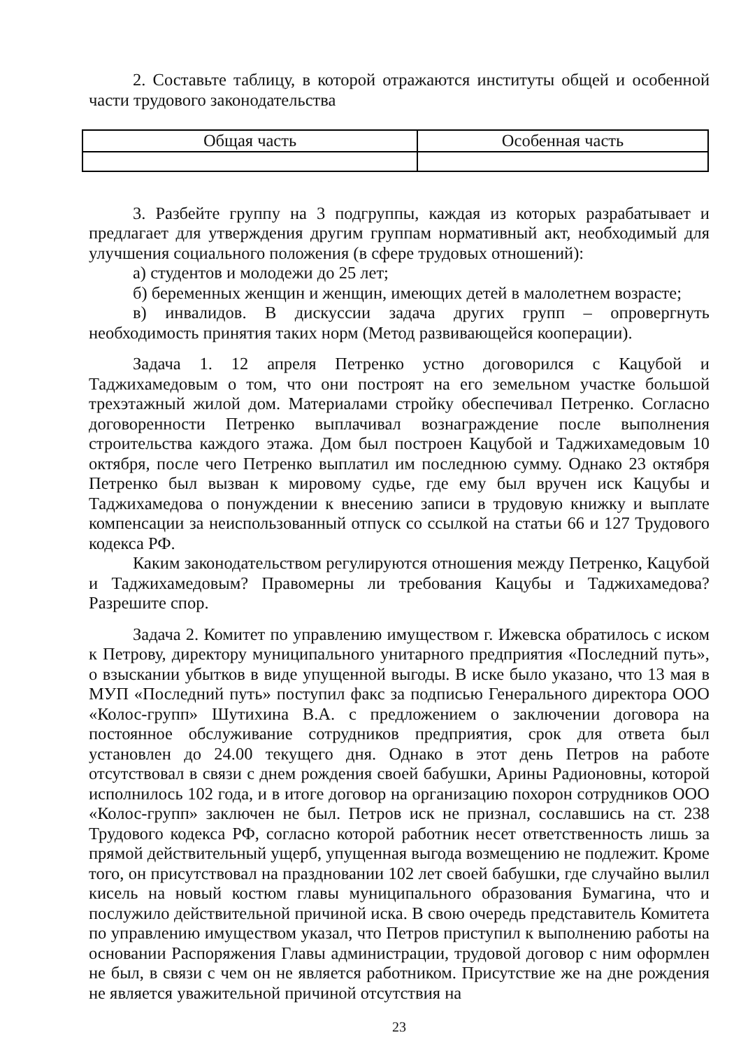2. Составьте таблицу, в которой отражаются институты общей и особенной части трудового законодательства
| Общая часть | Особенная часть |
| --- | --- |
3. Разбейте группу на 3 подгруппы, каждая из которых разрабатывает и предлагает для утверждения другим группам нормативный акт, необходимый для улучшения социального положения (в сфере трудовых отношений):
а) студентов и молодежи до 25 лет;
б) беременных женщин и женщин, имеющих детей в малолетнем возрасте;
в) инвалидов. В дискуссии задача других групп – опровергнуть необходимость принятия таких норм (Метод развивающейся кооперации).
Задача 1. 12 апреля Петренко устно договорился с Кацубой и Таджихамедовым о том, что они построят на его земельном участке большой трехэтажный жилой дом. Материалами стройку обеспечивал Петренко. Согласно договоренности Петренко выплачивал вознаграждение после выполнения строительства каждого этажа. Дом был построен Кацубой и Таджихамедовым 10 октября, после чего Петренко выплатил им последнюю сумму. Однако 23 октября Петренко был вызван к мировому судье, где ему был вручен иск Кацубы и Таджихамедова о понуждении к внесению записи в трудовую книжку и выплате компенсации за неиспользованный отпуск со ссылкой на статьи 66 и 127 Трудового кодекса РФ.
Каким законодательством регулируются отношения между Петренко, Кацубой и Таджихамедовым? Правомерны ли требования Кацубы и Таджихамедова? Разрешите спор.
Задача 2. Комитет по управлению имуществом г. Ижевска обратилось с иском к Петрову, директору муниципального унитарного предприятия «Последний путь», о взыскании убытков в виде упущенной выгоды. В иске было указано, что 13 мая в МУП «Последний путь» поступил факс за подписью Генерального директора ООО «Колос-групп» Шутихина В.А. с предложением о заключении договора на постоянное обслуживание сотрудников предприятия, срок для ответа был установлен до 24.00 текущего дня. Однако в этот день Петров на работе отсутствовал в связи с днем рождения своей бабушки, Арины Радионовны, которой исполнилось 102 года, и в итоге договор на организацию похорон сотрудников ООО «Колос-групп» заключен не был. Петров иск не признал, сославшись на ст. 238 Трудового кодекса РФ, согласно которой работник несет ответственность лишь за прямой действительный ущерб, упущенная выгода возмещению не подлежит. Кроме того, он присутствовал на праздновании 102 лет своей бабушки, где случайно вылил кисель на новый костюм главы муниципального образования Бумагина, что и послужило действительной причиной иска. В свою очередь представитель Комитета по управлению имуществом указал, что Петров приступил к выполнению работы на основании Распоряжения Главы администрации, трудовой договор с ним оформлен не был, в связи с чем он не является работником. Присутствие же на дне рождения не является уважительной причиной отсутствия на
23